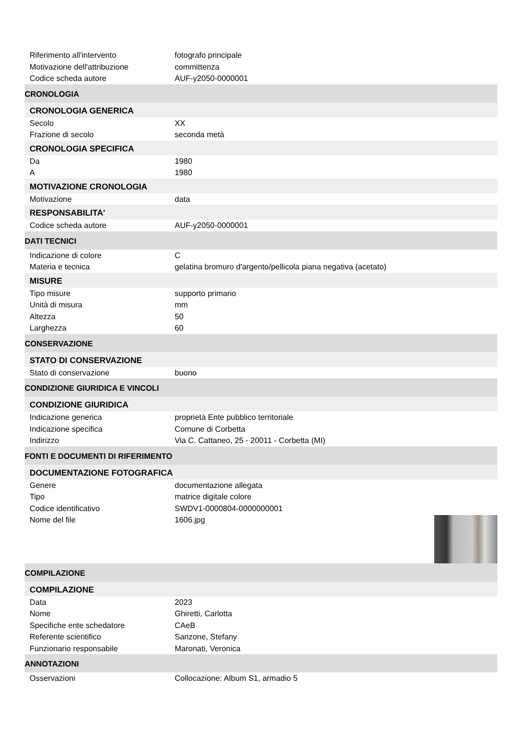Riferimento all'intervento fotografo principale
Motivazione dell'attribuzione committenza
Codice scheda autore AUF-y2050-0000001
CRONOLOGIA
CRONOLOGIA GENERICA
Secolo XX
Frazione di secolo seconda metà
CRONOLOGIA SPECIFICA
Da 1980
A 1980
MOTIVAZIONE CRONOLOGIA
Motivazione data
RESPONSABILITA'
Codice scheda autore AUF-y2050-0000001
DATI TECNICI
Indicazione di colore C
Materia e tecnica gelatina bromuro d'argento/pellicola piana negativa (acetato)
MISURE
Tipo misure supporto primario
Unità di misura mm
Altezza 50
Larghezza 60
CONSERVAZIONE
STATO DI CONSERVAZIONE
Stato di conservazione buono
CONDIZIONE GIURIDICA E VINCOLI
CONDIZIONE GIURIDICA
Indicazione generica proprietà Ente pubblico territoriale
Indicazione specifica Comune di Corbetta
Indirizzo Via C. Cattaneo, 25 - 20011 - Corbetta (MI)
FONTI E DOCUMENTI DI RIFERIMENTO
DOCUMENTAZIONE FOTOGRAFICA
Genere documentazione allegata
Tipo matrice digitale colore
Codice identificativo SWDV1-0000804-0000000001
Nome del file 1606.jpg
COMPILAZIONE
COMPILAZIONE
Data 2023
Nome Ghiretti, Carlotta
Specifiche ente schedatore CAeB
Referente scientifico Sanzone, Stefany
Funzionario responsabile Maronati, Veronica
ANNOTAZIONI
Osservazioni Collocazione: Album S1, armadio 5